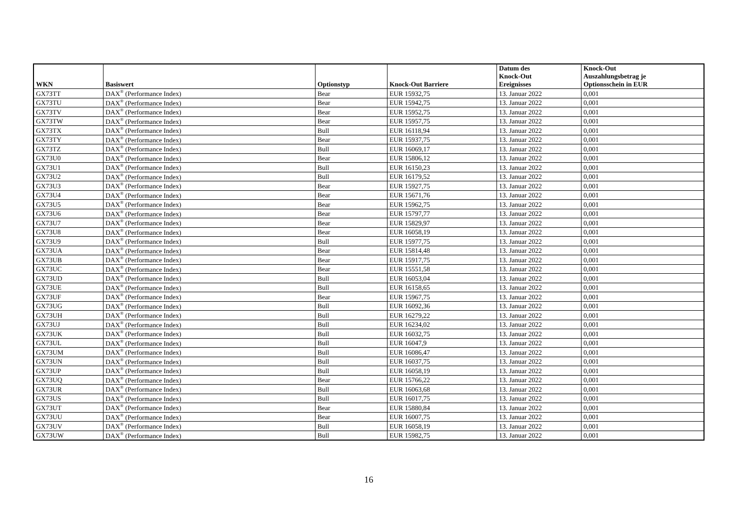| WKN | Basiswert | Optionstyp | Knock-Out Barriere | Datum des Knock-Out Ereignisses | Knock-Out Auszahlungsbetrag je Optionsschein in EUR |
| --- | --- | --- | --- | --- | --- |
| GX73TT | DAX<sup>®</sup> (Performance Index) | Bear | EUR 15932,75 | 13. Januar 2022 | 0,001 |
| GX73TU | DAX<sup>®</sup> (Performance Index) | Bear | EUR 15942,75 | 13. Januar 2022 | 0,001 |
| GX73TV | DAX<sup>®</sup> (Performance Index) | Bear | EUR 15952,75 | 13. Januar 2022 | 0,001 |
| GX73TW | DAX<sup>®</sup> (Performance Index) | Bear | EUR 15957,75 | 13. Januar 2022 | 0,001 |
| GX73TX | DAX<sup>®</sup> (Performance Index) | Bull | EUR 16118,94 | 13. Januar 2022 | 0,001 |
| GX73TY | DAX<sup>®</sup> (Performance Index) | Bear | EUR 15937,75 | 13. Januar 2022 | 0,001 |
| GX73TZ | DAX<sup>®</sup> (Performance Index) | Bull | EUR 16069,17 | 13. Januar 2022 | 0,001 |
| GX73U0 | DAX<sup>®</sup> (Performance Index) | Bear | EUR 15806,12 | 13. Januar 2022 | 0,001 |
| GX73U1 | DAX<sup>®</sup> (Performance Index) | Bull | EUR 16150,23 | 13. Januar 2022 | 0,001 |
| GX73U2 | DAX<sup>®</sup> (Performance Index) | Bull | EUR 16179,52 | 13. Januar 2022 | 0,001 |
| GX73U3 | DAX<sup>®</sup> (Performance Index) | Bear | EUR 15927,75 | 13. Januar 2022 | 0,001 |
| GX73U4 | DAX<sup>®</sup> (Performance Index) | Bear | EUR 15671,76 | 13. Januar 2022 | 0,001 |
| GX73U5 | DAX<sup>®</sup> (Performance Index) | Bear | EUR 15962,75 | 13. Januar 2022 | 0,001 |
| GX73U6 | DAX<sup>®</sup> (Performance Index) | Bear | EUR 15797,77 | 13. Januar 2022 | 0,001 |
| GX73U7 | DAX<sup>®</sup> (Performance Index) | Bear | EUR 15829,97 | 13. Januar 2022 | 0,001 |
| GX73U8 | DAX<sup>®</sup> (Performance Index) | Bear | EUR 16058,19 | 13. Januar 2022 | 0,001 |
| GX73U9 | DAX<sup>®</sup> (Performance Index) | Bull | EUR 15977,75 | 13. Januar 2022 | 0,001 |
| GX73UA | DAX<sup>®</sup> (Performance Index) | Bear | EUR 15814,48 | 13. Januar 2022 | 0,001 |
| GX73UB | DAX<sup>®</sup> (Performance Index) | Bear | EUR 15917,75 | 13. Januar 2022 | 0,001 |
| GX73UC | DAX<sup>®</sup> (Performance Index) | Bear | EUR 15551,58 | 13. Januar 2022 | 0,001 |
| GX73UD | DAX<sup>®</sup> (Performance Index) | Bull | EUR 16053,04 | 13. Januar 2022 | 0,001 |
| GX73UE | DAX<sup>®</sup> (Performance Index) | Bull | EUR 16158,65 | 13. Januar 2022 | 0,001 |
| GX73UF | DAX<sup>®</sup> (Performance Index) | Bear | EUR 15967,75 | 13. Januar 2022 | 0,001 |
| GX73UG | DAX<sup>®</sup> (Performance Index) | Bull | EUR 16092,36 | 13. Januar 2022 | 0,001 |
| GX73UH | DAX<sup>®</sup> (Performance Index) | Bull | EUR 16279,22 | 13. Januar 2022 | 0,001 |
| GX73UJ | DAX<sup>®</sup> (Performance Index) | Bull | EUR 16234,02 | 13. Januar 2022 | 0,001 |
| GX73UK | DAX<sup>®</sup> (Performance Index) | Bull | EUR 16032,75 | 13. Januar 2022 | 0,001 |
| GX73UL | DAX<sup>®</sup> (Performance Index) | Bull | EUR 16047,9 | 13. Januar 2022 | 0,001 |
| GX73UM | DAX<sup>®</sup> (Performance Index) | Bull | EUR 16086,47 | 13. Januar 2022 | 0,001 |
| GX73UN | DAX<sup>®</sup> (Performance Index) | Bull | EUR 16037,75 | 13. Januar 2022 | 0,001 |
| GX73UP | DAX<sup>®</sup> (Performance Index) | Bull | EUR 16058,19 | 13. Januar 2022 | 0,001 |
| GX73UQ | DAX<sup>®</sup> (Performance Index) | Bear | EUR 15766,22 | 13. Januar 2022 | 0,001 |
| GX73UR | DAX<sup>®</sup> (Performance Index) | Bull | EUR 16063,68 | 13. Januar 2022 | 0,001 |
| GX73US | DAX<sup>®</sup> (Performance Index) | Bull | EUR 16017,75 | 13. Januar 2022 | 0,001 |
| GX73UT | DAX<sup>®</sup> (Performance Index) | Bear | EUR 15880,84 | 13. Januar 2022 | 0,001 |
| GX73UU | DAX<sup>®</sup> (Performance Index) | Bear | EUR 16007,75 | 13. Januar 2022 | 0,001 |
| GX73UV | DAX<sup>®</sup> (Performance Index) | Bull | EUR 16058,19 | 13. Januar 2022 | 0,001 |
| GX73UW | DAX<sup>®</sup> (Performance Index) | Bull | EUR 15982,75 | 13. Januar 2022 | 0,001 |
16